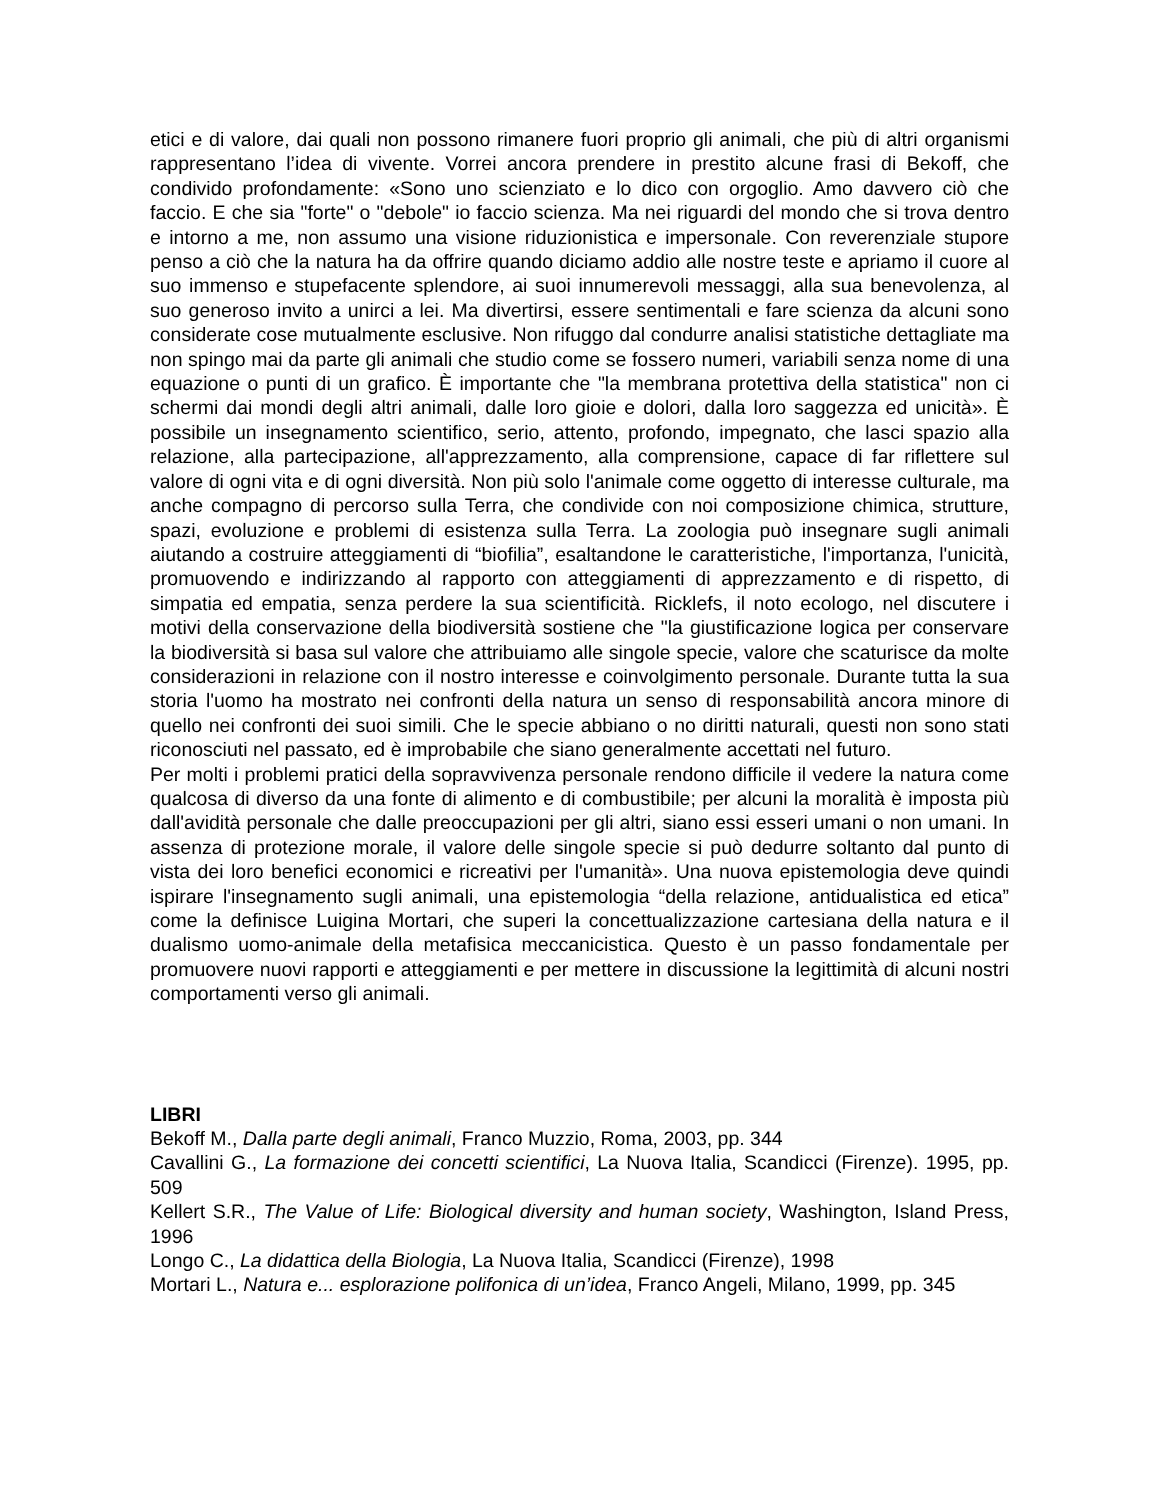etici e di valore, dai quali non possono rimanere fuori proprio gli animali, che più di altri organismi rappresentano l’idea di vivente. Vorrei ancora prendere in prestito alcune frasi di Bekoff, che condivido profondamente: «Sono uno scienziato e lo dico con orgoglio. Amo davvero ciò che faccio. E che sia "forte" o "debole" io faccio scienza. Ma nei riguardi del mondo che si trova dentro e intorno a me, non assumo una visione riduzionistica e impersonale. Con reverenziale stupore penso a ciò che la natura ha da offrire quando diciamo addio alle nostre teste e apriamo il cuore al suo immenso e stupefacente splendore, ai suoi innumerevoli messaggi, alla sua benevolenza, al suo generoso invito a unirci a lei. Ma divertirsi, essere sentimentali e fare scienza da alcuni sono considerate cose mutualmente esclusive. Non rifuggo dal condurre analisi statistiche dettagliate ma non spingo mai da parte gli animali che studio come se fossero numeri, variabili senza nome di una equazione o punti di un grafico. È importante che "la membrana protettiva della statistica" non ci schermi dai mondi degli altri animali, dalle loro gioie e dolori, dalla loro saggezza ed unicità». È possibile un insegnamento scientifico, serio, attento, profondo, impegnato, che lasci spazio alla relazione, alla partecipazione, all'apprezzamento, alla comprensione, capace di far riflettere sul valore di ogni vita e di ogni diversità. Non più solo l'animale come oggetto di interesse culturale, ma anche compagno di percorso sulla Terra, che condivide con noi composizione chimica, strutture, spazi, evoluzione e problemi di esistenza sulla Terra. La zoologia può insegnare sugli animali aiutando a costruire atteggiamenti di “biofilia”, esaltandone le caratteristiche, l'importanza, l'unicità, promuovendo e indirizzando al rapporto con atteggiamenti di apprezzamento e di rispetto, di simpatia ed empatia, senza perdere la sua scientificità. Ricklefs, il noto ecologo, nel discutere i motivi della conservazione della biodiversità sostiene che "la giustificazione logica per conservare la biodiversità si basa sul valore che attribuiamo alle singole specie, valore che scaturisce da molte considerazioni in relazione con il nostro interesse e coinvolgimento personale. Durante tutta la sua storia l'uomo ha mostrato nei confronti della natura un senso di responsabilità ancora minore di quello nei confronti dei suoi simili. Che le specie abbiano o no diritti naturali, questi non sono stati riconosciuti nel passato, ed è improbabile che siano generalmente accettati nel futuro.
Per molti i problemi pratici della sopravvivenza personale rendono difficile il vedere la natura come qualcosa di diverso da una fonte di alimento e di combustibile; per alcuni la moralità è imposta più dall'avidità personale che dalle preoccupazioni per gli altri, siano essi esseri umani o non umani. In assenza di protezione morale, il valore delle singole specie si può dedurre soltanto dal punto di vista dei loro benefici economici e ricreativi per l'umanità». Una nuova epistemologia deve quindi ispirare l'insegnamento sugli animali, una epistemologia “della relazione, antidualistica ed etica” come la definisce Luigina Mortari, che superi la concettualizzazione cartesiana della natura e il dualismo uomo-animale della metafisica meccanicistica. Questo è un passo fondamentale per promuovere nuovi rapporti e atteggiamenti e per mettere in discussione la legittimità di alcuni nostri comportamenti verso gli animali.
LIBRI
Bekoff M., Dalla parte degli animali, Franco Muzzio, Roma, 2003, pp. 344
Cavallini G., La formazione dei concetti scientifici, La Nuova Italia, Scandicci (Firenze). 1995, pp. 509
Kellert S.R., The Value of Life: Biological diversity and human society, Washington, Island Press, 1996
Longo C., La didattica della Biologia, La Nuova Italia, Scandicci (Firenze), 1998
Mortari L., Natura e... esplorazione polifonica di un’idea, Franco Angeli, Milano, 1999, pp. 345